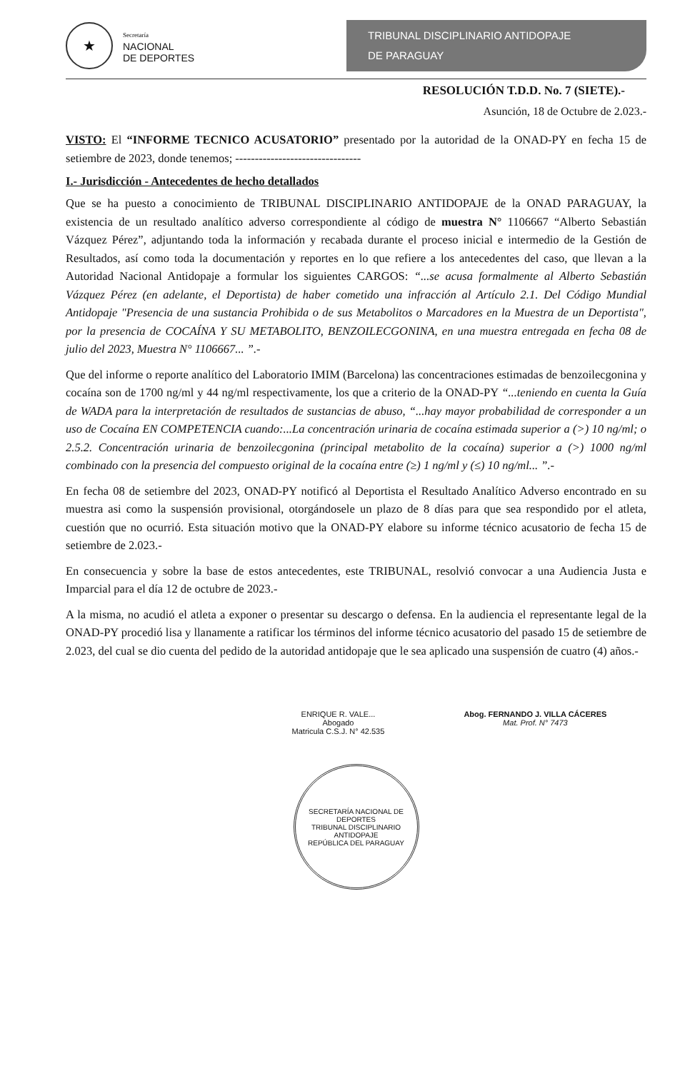★
Secretaría
NACIONAL
DE DEPORTES
TRIBUNAL DISCIPLINARIO ANTIDOPAJE
DE PARAGUAY
RESOLUCIÓN T.D.D. No. 7 (SIETE).-
Asunción, 18 de Octubre de 2.023.-
VISTO: El “INFORME TECNICO ACUSATORIO” presentado por la autoridad de la ONAD-PY en fecha 15 de setiembre de 2023, donde tenemos; --------------------------------
I.- Jurisdicción - Antecedentes de hecho detallados
Que se ha puesto a conocimiento de TRIBUNAL DISCIPLINARIO ANTIDOPAJE de la ONAD PARAGUAY, la existencia de un resultado analítico adverso correspondiente al código de muestra N° 1106667 “Alberto Sebastián Vázquez Pérez”, adjuntando toda la información y recabada durante el proceso inicial e intermedio de la Gestión de Resultados, así como toda la documentación y reportes en lo que refiere a los antecedentes del caso, que llevan a la Autoridad Nacional Antidopaje a formular los siguientes CARGOS: “...se acusa formalmente al Alberto Sebastián Vázquez Pérez (en adelante, el Deportista) de haber cometido una infracción al Artículo 2.1. Del Código Mundial Antidopaje "Presencia de una sustancia Prohibida o de sus Metabolitos o Marcadores en la Muestra de un Deportista", por la presencia de COCAÍNA Y SU METABOLITO, BENZOILECGONINA, en una muestra entregada en fecha 08 de julio del 2023, Muestra N° 1106667... ”.-
Que del informe o reporte analítico del Laboratorio IMIM (Barcelona) las concentraciones estimadas de benzoilecgonina y cocaína son de 1700 ng/ml y 44 ng/ml respectivamente, los que a criterio de la ONAD-PY “...teniendo en cuenta la Guía de WADA para la interpretación de resultados de sustancias de abuso, “...hay mayor probabilidad de corresponder a un uso de Cocaína EN COMPETENCIA cuando:...La concentración urinaria de cocaína estimada superior a (>) 10 ng/ml; o 2.5.2. Concentración urinaria de benzoilecgonina (principal metabolito de la cocaína) superior a (>) 1000 ng/ml combinado con la presencia del compuesto original de la cocaína entre (≥) 1 ng/ml y (≤) 10 ng/ml... ”.-
En fecha 08 de setiembre del 2023, ONAD-PY notificó al Deportista el Resultado Analítico Adverso encontrado en su muestra asi como la suspensión provisional, otorgándosele un plazo de 8 días para que sea respondido por el atleta, cuestión que no ocurrió. Esta situación motivo que la ONAD-PY elabore su informe técnico acusatorio de fecha 15 de setiembre de 2.023.-
En consecuencia y sobre la base de estos antecedentes, este TRIBUNAL, resolvió convocar a una Audiencia Justa e Imparcial para el día 12 de octubre de 2023.-
A la misma, no acudió el atleta a exponer o presentar su descargo o defensa. En la audiencia el representante legal de la ONAD-PY procedió lisa y llanamente a ratificar los términos del informe técnico acusatorio del pasado 15 de setiembre de 2.023, del cual se dio cuenta del pedido de la autoridad antidopaje que le sea aplicado una suspensión de cuatro (4) años.-
ENRIQUE R. VALE...
Abogado
Matricula C.S.J. N° 42.535
Abog. FERNANDO J. VILLA CÁCERES
Mat. Prof. N° 7473
SECRETARÍA NACIONAL DE DEPORTES
TRIBUNAL DISCIPLINARIO ANTIDOPAJE
REPÚBLICA DEL PARAGUAY